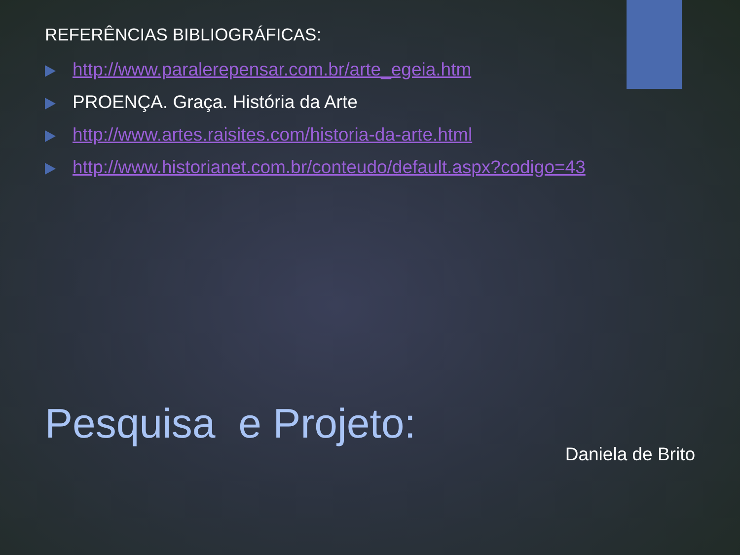REFERÊNCIAS BIBLIOGRÁFICAS:
http://www.paralerepensar.com.br/arte_egeia.htm
PROENÇA. Graça. História da Arte
http://www.artes.raisites.com/historia-da-arte.html
http://www.historianet.com.br/conteudo/default.aspx?codigo=43
Pesquisa e Projeto:
Daniela de Brito